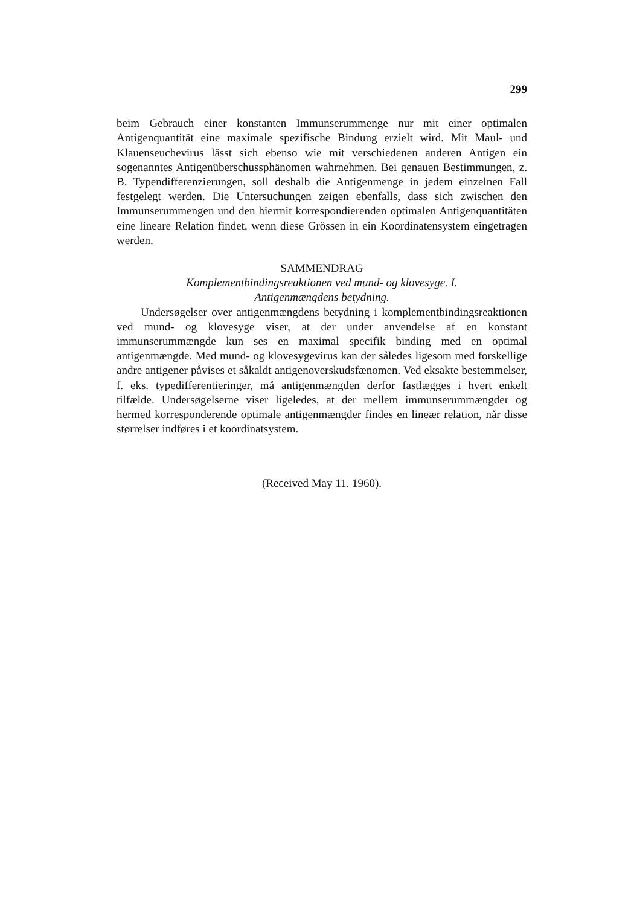299
beim Gebrauch einer konstanten Immunserummenge nur mit einer optimalen Antigenquantität eine maximale spezifische Bindung erzielt wird. Mit Maul- und Klauenseuchevirus lässt sich ebenso wie mit verschiedenen anderen Antigen ein sogenanntes Antigenüberschussphänomen wahrnehmen. Bei genauen Bestimmungen, z. B. Typendifferenzierungen, soll deshalb die Antigenmenge in jedem einzelnen Fall festgelegt werden. Die Untersuchungen zeigen ebenfalls, dass sich zwischen den Immunserummengen und den hiermit korrespondierenden optimalen Antigenquantitäten eine lineare Relation findet, wenn diese Grössen in ein Koordinatensystem eingetragen werden.
SAMMENDRAG
Komplementbindingsreaktionen ved mund- og klovesyge. I.
Antigenmængdens betydning.
Undersøgelser over antigenmængdens betydning i komplementbindingsreaktionen ved mund- og klovesyge viser, at der under anvendelse af en konstant immunserummængde kun ses en maximal specifik binding med en optimal antigenmængde. Med mund- og klovesygevirus kan der således ligesom med forskellige andre antigener påvises et såkaldt antigenoverskudsfænomen. Ved eksakte bestemmelser, f. eks. typedifferentieringer, må antigenmængden derfor fastlægges i hvert enkelt tilfælde. Undersøgelserne viser ligeledes, at der mellem immunserummængder og hermed korresponderende optimale antigenmængder findes en lineær relation, når disse størrelser indføres i et koordinatsystem.
(Received May 11. 1960).